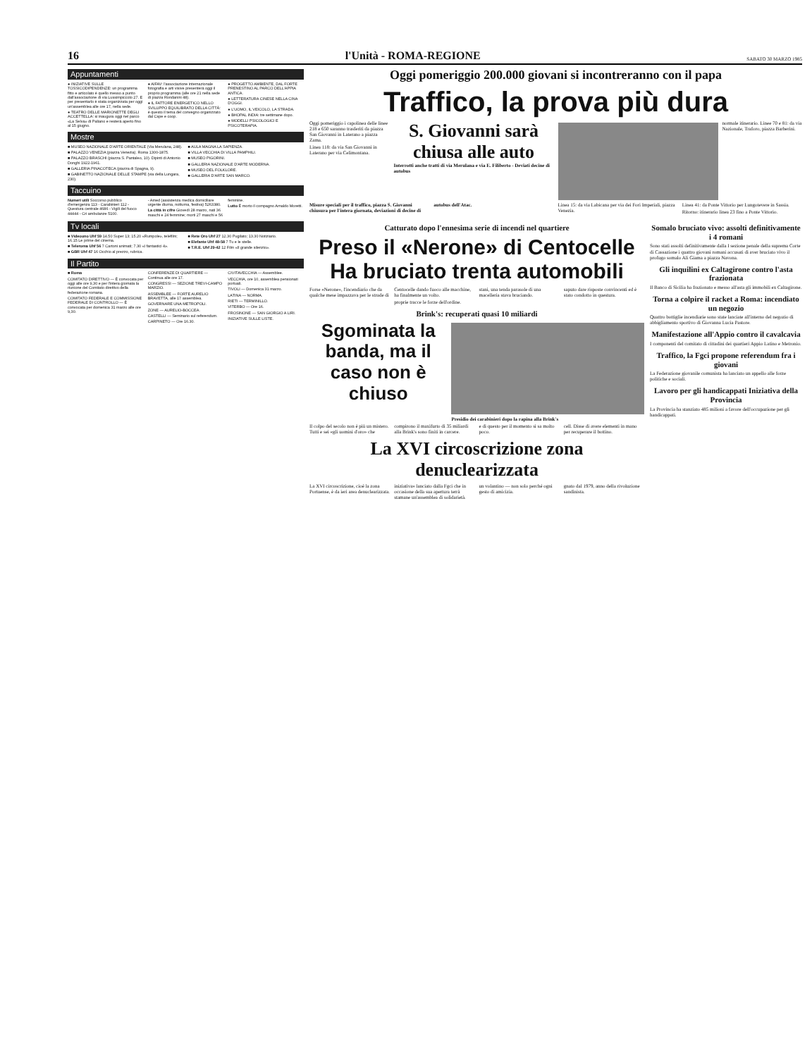16 l'Unità - ROMA-REGIONE SABATO 30 MARZO 1985
Appuntamenti
● INIZIATIVE SULLE TOSSICODIPENDENZE: un programma fitto e articolato è quello messo a punto dall'associazione di via Lussimpiccolo 27. E per presentarlo è stata organizzata per oggi un'assemblea alle ore 17, nella sede.
● TEATRO DELLE MARIONETTE DEGLI ACCETTELLA: si inaugura oggi nel parco «La Selva» di Paliano e resterà aperto fino al 15 giugno.
● AIFAV: l'associazione internazionale fotografia e arti visive presenterà oggi il proprio programma (alle ore 21 nella sede di piazza Rondanini 48).
● IL FATTORE ENERGETICO NELLO SVILUPPO EQUILIBRATO DELLA CITTÀ: è questo il tema del convegno organizzato dal Cspe e coop.
● PROGETTO AMBIENTE, DAL FORTE PRENESTINO AL PARCO DELL'APPIA ANTICA.
● LETTERATURA CINESE NELLA CINA D'OGGI.
● L'UOMO, IL VEICOLO, LA STRADA.
● BHOPAL INDIA: tre settimane dopo.
● MODELLI PSICOLOGICI E PSICOTERAPIA.
Mostre
■ MUSEO NAZIONALE D'ARTE ORIENTALE (Via Merulana, 248).
■ PALAZZO VENEZIA (piazza Venezia). Roma 1300-1875.
■ PALAZZO BRASCHI (piazza S. Pantaleo, 10). Dipinti di Antonio Donghi 1922-1961.
■ GALLERIA PINACOTECA (piazza di Spagna, 9).
■ GABINETTO NAZIONALE DELLE STAMPE (via della Lungara, 230).
■ AULA MAGNA LA SAPIENZA.
■ VILLA VECCHIA DI VILLA PAMPHILI.
■ MUSEO PIGORINI.
■ GALLERIA NAZIONALE D'ARTE MODERNA.
■ MUSEO DEL FOLKLORE.
■ GALLERIA D'ARTE SAN MARCO.
Taccuino
Numeri utili Soccorso pubblico d'emergenza 113 - Carabinieri 112 - Questura centrale 4686 - Vigili del fuoco 44444 - Cri ambulanze 5100.
- Amed (assistenza medica domiciliare urgente diurna, notturna, festiva) 5263380.
La città in cifre Giovedì 28 marzo, nati 36 maschi e 24 femmine; morti 27 maschi e 56 femmine.
Lutto È morto il compagno Arnaldo Moretti.
Tv locali
■ Videouno Uhf 59 14.50 Super 13; 15.20 «Rumpole», telefilm; 16.15 Le prime del cinema.
■ Teleroma Uhf 56 7 Cartoni animati; 7.30 «I fantastici 4».
■ GBR Uhf 47 16 Occhio al prezzo, rubrica.
■ Rete Oro Uhf 27 12.30 Pugilato; 13.30 Notiziario.
■ Elefante Uhf 48-58 7 Tu e le stelle.
■ T.R.E. Uhf 29-42 12 Film «Il grande silenzio».
Il Partito
■ Roma
COMITATO DIRETTIVO — È convocata per oggi alle ore 9,30 e per l'intera giornata la riunione del Comitato direttivo della federazione romana.
COMITATO FEDERALE E COMMISSIONE FEDERALE DI CONTROLLO — È convocata per domenica 31 marzo alle ore 9,30.
CONFERENZE DI QUARTIERE — Continua alle ore 17.
CONGRESSI — SEZIONE TREVI-CAMPO MARZIO.
ASSEMBLEE — FORTE AURELIO BRAVETTA, alle 17 assemblea.
GOVERNARE UNA METROPOLI.
ZONE — AURELIO-BOCCEA.
CASTELLI — Seminario sul referendum.
CARPINETO — Ore 16.30.
CIVITAVECCHIA — Assemblee.
VECCHIA, ore 10, assemblea pensionati portuali.
TIVOLI — Domenica 31 marzo.
LATINA — NORMA.
RIETI — TERMINILLO.
VITERBO — Ore 16.
FROSINONE — SAN GIORGIO A LIRI.
INIZIATIVE SULLE LISTE.
Oggi pomeriggio 200.000 giovani si incontreranno con il papa
Traffico, la prova più dura
Oggi pomeriggio i capolinea delle linee 218 e 650 saranno trasferiti da piazza San Giovanni in Laterano a piazza Zama.
Linea 118: da via San Giovanni in Laterano per via Celimontana.
S. Giovanni sarà chiusa alle auto
Interrotti anche tratti di via Merulana e via E. Filiberto - Deviati decine di autobus
normale itinerario. Linee 70 e 81: da via Nazionale, Traforo, piazza Barberini.
Misure speciali per il traffico, piazza S. Giovanni chiusura per l'intera giornata, deviazioni di decine di autobus dell'Atac.
Linea 15: da via Labicana per via dei Fori Imperiali, piazza Venezia.
Linea 41: da Ponte Vittorio per Lungotevere in Sassia.
Ritorno: itinerario linea 23 fino a Ponte Vittorio.
Catturato dopo l'ennesima serie di incendi nel quartiere
Preso il «Nerone» di Centocelle Ha bruciato trenta automobili
Forse «Nerone», l'incendiario che da qualche mese impazzava per le strade di Centocelle dando fuoco alle macchine, ha finalmente un volto.
proprie tracce le forze dell'ordine.
stani, una tenda parasole di una macelleria stava bruciando.
saputo dare risposte convincenti ed è stato condotto in questura.
Brink's: recuperati quasi 10 miliardi
Sgominata la banda, ma il caso non è chiuso
Presidio dei carabinieri dopo la rapina alla Brink's
Il colpo del secolo non è più un mistero. Tutti e sei «gli uomini d'oro» che compirono il maxifurto di 35 miliardi alla Brink's sono finiti in carcere.
e di questo per il momento si sa molto poco.
cell. Disse di avere elementi in mano per recuperare il bottino.
La XVI circoscrizione zona denuclearizzata
La XVI circoscrizione, cioè la zona Portuense, è da ieri area denuclearizzata.
iniziativa» lanciato dalla Fgci che in occasione della sua apertura terrà stamane un'assemblea di solidarietà.
un volantino — non solo perché ogni gesto di amicizia.
gnato dal 1979, anno della rivoluzione sandinista.
Somalo bruciato vivo: assolti definitivamente i 4 romani
Sono stati assolti definitivamente dalla I sezione penale della suprema Corte di Cassazione i quattro giovani romani accusati di aver bruciato vivo il profugo somalo Ali Giama a piazza Navona.
Gli inquilini ex Caltagirone contro l'asta frazionata
Il Banco di Sicilia ha frazionato e messo all'asta gli immobili ex Caltagirone.
Torna a colpire il racket a Roma: incendiato un negozio
Quattro bottiglie incendiarie sono state lanciate all'interno del negozio di abbigliamento sportivo di Giovanna Lucia Pastore.
Manifestazione all'Appio contro il cavalcavia
I componenti del comitato di cittadini dei quartieri Appio Latino e Metronio.
Traffico, la Fgci propone referendum fra i giovani
La Federazione giovanile comunista ha lanciato un appello alle forze politiche e sociali.
Lavoro per gli handicappati Iniziativa della Provincia
La Provincia ha stanziato 485 milioni a favore dell'occupazione per gli handicappati.